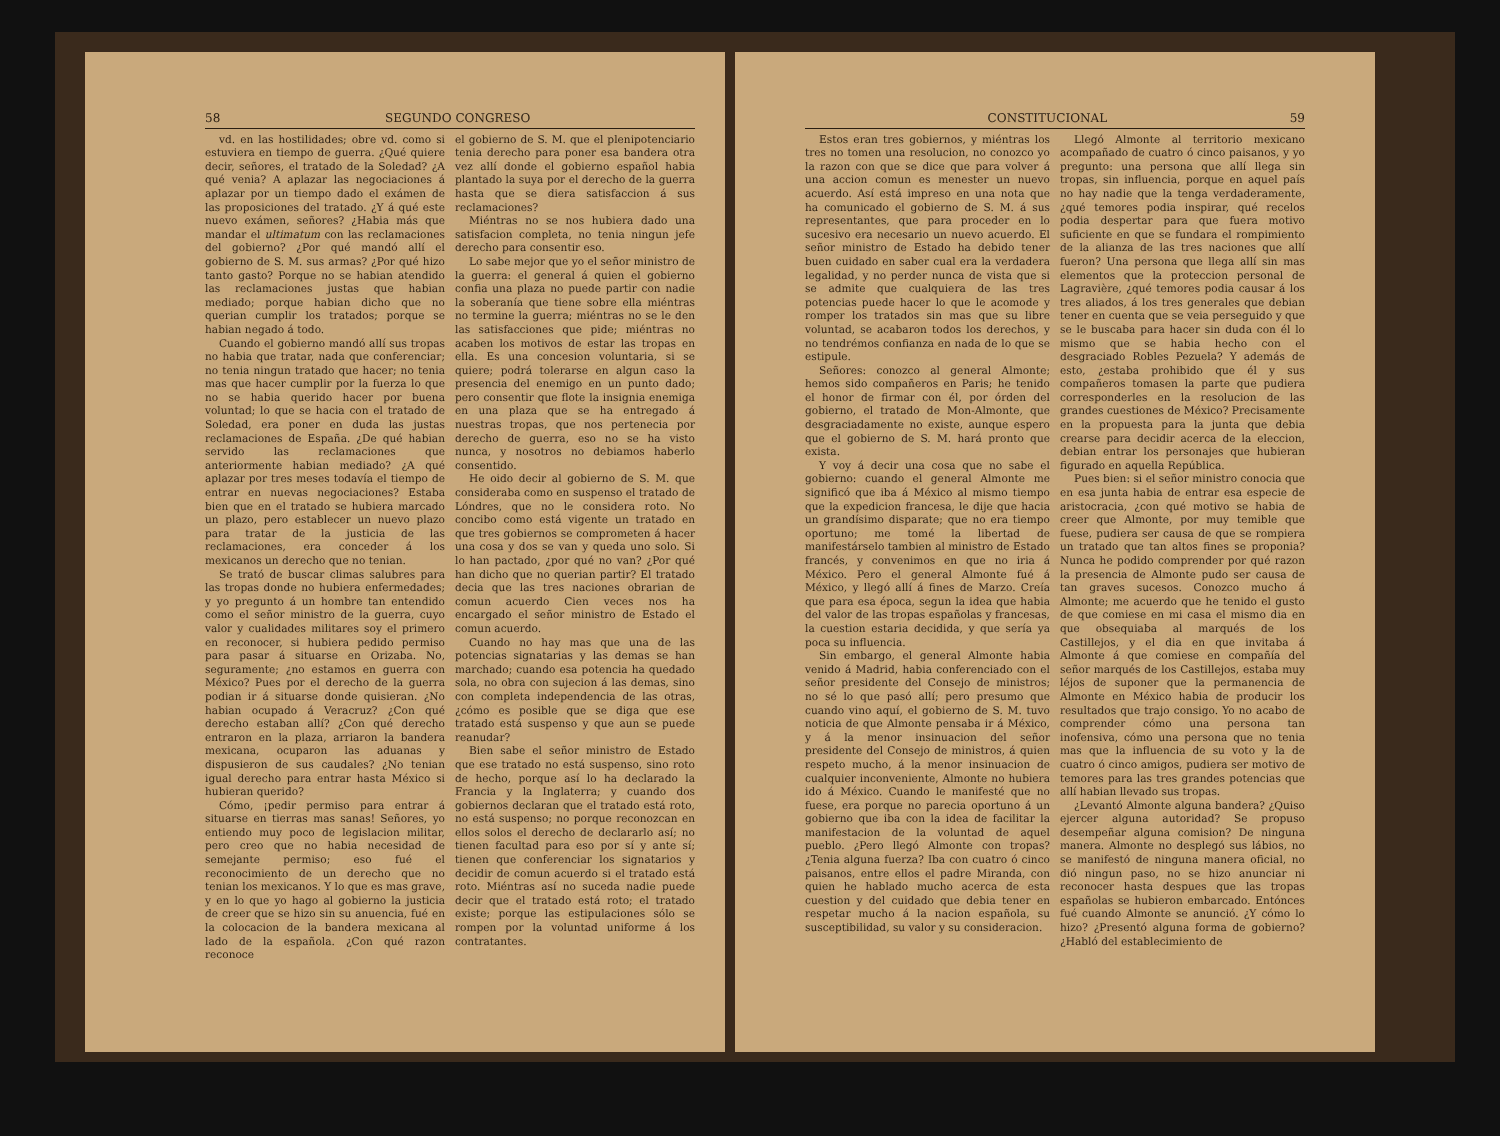58 SEGUNDO CONGRESO
vd. en las hostilidades; obre vd. como si estuviera en tiempo de guerra. ¿Qué quiere decir, señores, el tratado de la Soledad? ¿A qué venia? A aplazar las negociaciones á aplazar por un tiempo dado el exámen de las proposiciones del tratado. ¿Y á qué este nuevo exámen, señores? ¿Habia más que mandar el ultimatum con las reclamaciones del gobierno? ¿Por qué mandó allí el gobierno de S. M. sus armas? ¿Por qué hizo tanto gasto? Porque no se habian atendido las reclamaciones justas que habian mediado; porque habian dicho que no querian cumplir los tratados; porque se habian negado á todo.
Cuando el gobierno mandó allí sus tropas no habia que tratar, nada que conferenciar; no tenia ningun tratado que hacer; no tenia mas que hacer cumplir por la fuerza lo que no se habia querido hacer por buena voluntad; lo que se hacia con el tratado de Soledad, era poner en duda las justas reclamaciones de España. ¿De qué habian servido las reclamaciones que anteriormente habian mediado? ¿A qué aplazar por tres meses todavía el tiempo de entrar en nuevas negociaciones? Estaba bien que en el tratado se hubiera marcado un plazo, pero establecer un nuevo plazo para tratar de la justicia de las reclamaciones, era conceder á los mexicanos un derecho que no tenian.
Se trató de buscar climas salubres para las tropas donde no hubiera enfermedades; y yo pregunto á un hombre tan entendido como el señor ministro de la guerra, cuyo valor y cualidades militares soy el primero en reconocer, si hubiera pedido permiso para pasar á situarse en Orizaba. No, seguramente; ¿no estamos en guerra con México? Pues por el derecho de la guerra podian ir á situarse donde quisieran. ¿No habian ocupado á Veracruz? ¿Con qué derecho estaban allí? ¿Con qué derecho entraron en la plaza, arriaron la bandera mexicana, ocuparon las aduanas y dispusieron de sus caudales? ¿No tenian igual derecho para entrar hasta México si hubieran querido?
Cómo, ¡pedir permiso para entrar á situarse en tierras mas sanas! Señores, yo entiendo muy poco de legislacion militar, pero creo que no habia necesidad de semejante permiso; eso fué el reconocimiento de un derecho que no tenian los mexicanos. Y lo que es mas grave, y en lo que yo hago al gobierno la justicia de creer que se hizo sin su anuencia, fué en la colocacion de la bandera mexicana al lado de la española. ¿Con qué razon reconoce
el gobierno de S. M. que el plenipotenciario tenia derecho para poner esa bandera otra vez allí donde el gobierno español habia plantado la suya por el derecho de la guerra hasta que se diera satisfaccion á sus reclamaciones?
Miéntras no se nos hubiera dado una satisfacion completa, no tenia ningun jefe derecho para consentir eso.
Lo sabe mejor que yo el señor ministro de la guerra: el general á quien el gobierno confia una plaza no puede partir con nadie la soberanía que tiene sobre ella miéntras no termine la guerra; miéntras no se le den las satisfacciones que pide; miéntras no acaben los motivos de estar las tropas en ella. Es una concesion voluntaria, si se quiere; podrá tolerarse en algun caso la presencia del enemigo en un punto dado; pero consentir que flote la insignia enemiga en una plaza que se ha entregado á nuestras tropas, que nos pertenecia por derecho de guerra, eso no se ha visto nunca, y nosotros no debiamos haberlo consentido.
He oido decir al gobierno de S. M. que consideraba como en suspenso el tratado de Lóndres, que no le considera roto. No concibo como está vigente un tratado en que tres gobiernos se comprometen á hacer una cosa y dos se van y queda uno solo. Si lo han pactado, ¿por qué no van? ¿Por qué han dicho que no querian partir? El tratado decia que las tres naciones obrarian de comun acuerdo Cien veces nos ha encargado el señor ministro de Estado el comun acuerdo.
Cuando no hay mas que una de las potencias signatarias y las demas se han marchado; cuando esa potencia ha quedado sola, no obra con sujecion á las demas, sino con completa independencia de las otras, ¿cómo es posible que se diga que ese tratado está suspenso y que aun se puede reanudar?
Bien sabe el señor ministro de Estado que ese tratado no está suspenso, sino roto de hecho, porque así lo ha declarado la Francia y la Inglaterra; y cuando dos gobiernos declaran que el tratado está roto, no está suspenso; no porque reconozcan en ellos solos el derecho de declararlo así; no tienen facultad para eso por sí y ante sí; tienen que conferenciar los signatarios y decidir de comun acuerdo si el tratado está roto. Miéntras así no suceda nadie puede decir que el tratado está roto; el tratado existe; porque las estipulaciones sólo se rompen por la voluntad uniforme á los contratantes.
CONSTITUCIONAL 59
Estos eran tres gobiernos, y miéntras los tres no tomen una resolucion, no conozco yo la razon con que se dice que para volver á una accion comun es menester un nuevo acuerdo. Así está impreso en una nota que ha comunicado el gobierno de S. M. á sus representantes, que para proceder en lo sucesivo era necesario un nuevo acuerdo. El señor ministro de Estado ha debido tener buen cuidado en saber cual era la verdadera legalidad, y no perder nunca de vista que si se admite que cualquiera de las tres potencias puede hacer lo que le acomode y romper los tratados sin mas que su libre voluntad, se acabaron todos los derechos, y no tendrémos confianza en nada de lo que se estipule.
Señores: conozco al general Almonte; hemos sido compañeros en Paris; he tenido el honor de firmar con él, por órden del gobierno, el tratado de Mon-Almonte, que desgraciadamente no existe, aunque espero que el gobierno de S. M. hará pronto que exista.
Y voy á decir una cosa que no sabe el gobierno: cuando el general Almonte me significó que iba á México al mismo tiempo que la expedicion francesa, le dije que hacia un grandísimo disparate; que no era tiempo oportuno; me tomé la libertad de manifestárselo tambien al ministro de Estado francés, y convenimos en que no iria á México. Pero el general Almonte fué á México, y llegó allí á fines de Marzo. Creía que para esa época, segun la idea que habia del valor de las tropas españolas y francesas, la cuestion estaria decidida, y que sería ya poca su influencia.
Sin embargo, el general Almonte habia venido á Madrid, habia conferenciado con el señor presidente del Consejo de ministros; no sé lo que pasó allí; pero presumo que cuando vino aquí, el gobierno de S. M. tuvo noticia de que Almonte pensaba ir á México, y á la menor insinuacion del señor presidente del Consejo de ministros, á quien respeto mucho, á la menor insinuacion de cualquier inconveniente, Almonte no hubiera ido á México. Cuando le manifesté que no fuese, era porque no parecia oportuno á un gobierno que iba con la idea de facilitar la manifestacion de la voluntad de aquel pueblo. ¿Pero llegó Almonte con tropas? ¿Tenia alguna fuerza? Iba con cuatro ó cinco paisanos, entre ellos el padre Miranda, con quien he hablado mucho acerca de esta cuestion y del cuidado que debia tener en respetar mucho á la nacion española, su susceptibilidad, su valor y su consideracion.
Llegó Almonte al territorio mexicano acompañado de cuatro ó cinco paisanos, y yo pregunto: una persona que allí llega sin tropas, sin influencia, porque en aquel país no hay nadie que la tenga verdaderamente, ¿qué temores podia inspirar, qué recelos podia despertar para que fuera motivo suficiente en que se fundara el rompimiento de la alianza de las tres naciones que allí fueron? Una persona que llega allí sin mas elementos que la proteccion personal de Lagravière, ¿qué temores podia causar á los tres aliados, á los tres generales que debian tener en cuenta que se veia perseguido y que se le buscaba para hacer sin duda con él lo mismo que se habia hecho con el desgraciado Robles Pezuela? Y además de esto, ¿estaba prohibido que él y sus compañeros tomasen la parte que pudiera corresponderles en la resolucion de las grandes cuestiones de México? Precisamente en la propuesta para la junta que debia crearse para decidir acerca de la eleccion, debian entrar los personajes que hubieran figurado en aquella República.
Pues bien: si el señor ministro conocia que en esa junta habia de entrar esa especie de aristocracia, ¿con qué motivo se habia de creer que Almonte, por muy temible que fuese, pudiera ser causa de que se rompiera un tratado que tan altos fines se proponia? Nunca he podido comprender por qué razon la presencia de Almonte pudo ser causa de tan graves sucesos. Conozco mucho á Almonte; me acuerdo que he tenido el gusto de que comiese en mi casa el mismo dia en que obsequiaba al marqués de los Castillejos, y el dia en que invitaba á Almonte á que comiese en compañía del señor marqués de los Castillejos, estaba muy léjos de suponer que la permanencia de Almonte en México habia de producir los resultados que trajo consigo. Yo no acabo de comprender cómo una persona tan inofensiva, cómo una persona que no tenia mas que la influencia de su voto y la de cuatro ó cinco amigos, pudiera ser motivo de temores para las tres grandes potencias que allí habian llevado sus tropas.
¿Levantó Almonte alguna bandera? ¿Quiso ejercer alguna autoridad? Se propuso desempeñar alguna comision? De ninguna manera. Almonte no desplegó sus lábios, no se manifestó de ninguna manera oficial, no dió ningun paso, no se hizo anunciar ni reconocer hasta despues que las tropas españolas se hubieron embarcado. Entónces fué cuando Almonte se anunció. ¿Y cómo lo hizo? ¿Presentó alguna forma de gobierno? ¿Habló del establecimiento de